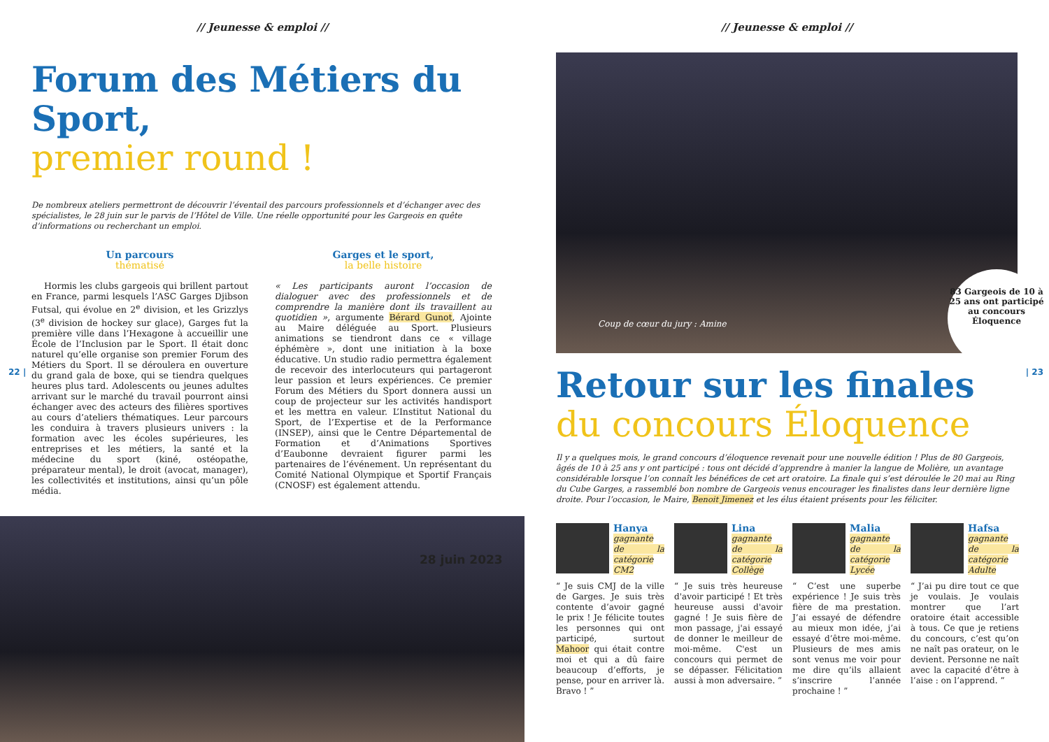// Jeunesse & emploi //
Forum des Métiers du Sport,
premier round !
De nombreux ateliers permettront de découvrir l’éventail des parcours professionnels et d’échanger avec des spécialistes, le 28 juin sur le parvis de l’Hôtel de Ville. Une réelle opportunité pour les Gargeois en quête d’informations ou recherchant un emploi.
Un parcours
thématisé
Hormis les clubs gargeois qui brillent partout en France, parmi lesquels l’ASC Garges Djibson Futsal, qui évolue en 2<sup>e</sup> division, et les Grizzlys (3<sup>e</sup> division de hockey sur glace), Garges fut la première ville dans l’Hexagone à accueillir une École de l’Inclusion par le Sport. Il était donc naturel qu’elle organise son premier Forum des Métiers du Sport. Il se déroulera en ouverture du grand gala de boxe, qui se tiendra quelques heures plus tard. Adolescents ou jeunes adultes arrivant sur le marché du travail pourront ainsi échanger avec des acteurs des filières sportives au cours d’ateliers thématiques. Leur parcours les conduira à travers plusieurs univers : la formation avec les écoles supérieures, les entreprises et les métiers, la santé et la médecine du sport (kiné, ostéopathe, préparateur mental), le droit (avocat, manager), les collectivités et institutions, ainsi qu’un pôle média.
Garges et le sport,
la belle histoire
« Les participants auront l’occasion de dialoguer avec des professionnels et de comprendre la manière dont ils travaillent au quotidien », argumente Bérard Gunot, Ajointe au Maire déléguée au Sport. Plusieurs animations se tiendront dans ce « village éphémère », dont une initiation à la boxe éducative. Un studio radio permettra également de recevoir des interlocuteurs qui partageront leur passion et leurs expériences. Ce premier Forum des Métiers du Sport donnera aussi un coup de projecteur sur les activités handisport et les mettra en valeur. L’Institut National du Sport, de l’Expertise et de la Performance (INSEP), ainsi que le Centre Départemental de Formation et d’Animations Sportives d’Eaubonne devraient figurer parmi les partenaires de l’événement. Un représentant du Comité National Olympique et Sportif Français (CNOSF) est également attendu.
22 |
28 juin 2023
// Jeunesse & emploi //
Coup de cœur du jury : Amine
83 Gargeois de 10 à 25 ans ont participé au concours Éloquence
Retour sur les finales
du concours Éloquence
Il y a quelques mois, le grand concours d’éloquence revenait pour une nouvelle édition ! Plus de 80 Gargeois, âgés de 10 à 25 ans y ont participé : tous ont décidé d’apprendre à manier la langue de Molière, un avantage considérable lorsque l’on connaît les bénéfices de cet art oratoire. La finale qui s’est déroulée le 20 mai au Ring du Cube Garges, a rassemblé bon nombre de Gargeois venus encourager les finalistes dans leur dernière ligne droite. Pour l’occasion, le Maire, Benoit Jimenez et les élus étaient présents pour les féliciter.
| 23
Hanya
gagnante de la catégorie CM2
“ Je suis CMJ de la ville de Garges. Je suis très contente d’avoir gagné le prix ! Je félicite toutes les personnes qui ont participé, surtout Mahoor qui était contre moi et qui a dû faire beaucoup d’efforts, je pense, pour en arriver là. Bravo ! ”
Lina
gagnante de la catégorie Collège
“ Je suis très heureuse d'avoir participé ! Et très heureuse aussi d'avoir gagné ! Je suis fière de mon passage, j'ai essayé de donner le meilleur de moi-même. C'est un concours qui permet de se dépasser. Félicitation aussi à mon adversaire. ”
Malia
gagnante de la catégorie Lycée
“ C’est une superbe expérience ! Je suis très fière de ma prestation. J’ai essayé de défendre au mieux mon idée, j’ai essayé d’être moi-même. Plusieurs de mes amis sont venus me voir pour me dire qu’ils allaient s’inscrire l’année prochaine ! ”
Hafsa
gagnante de la catégorie Adulte
“ J’ai pu dire tout ce que je voulais. Je voulais montrer que l’art oratoire était accessible à tous. Ce que je retiens du concours, c’est qu’on ne naît pas orateur, on le devient. Personne ne naît avec la capacité d’être à l’aise : on l’apprend. ”